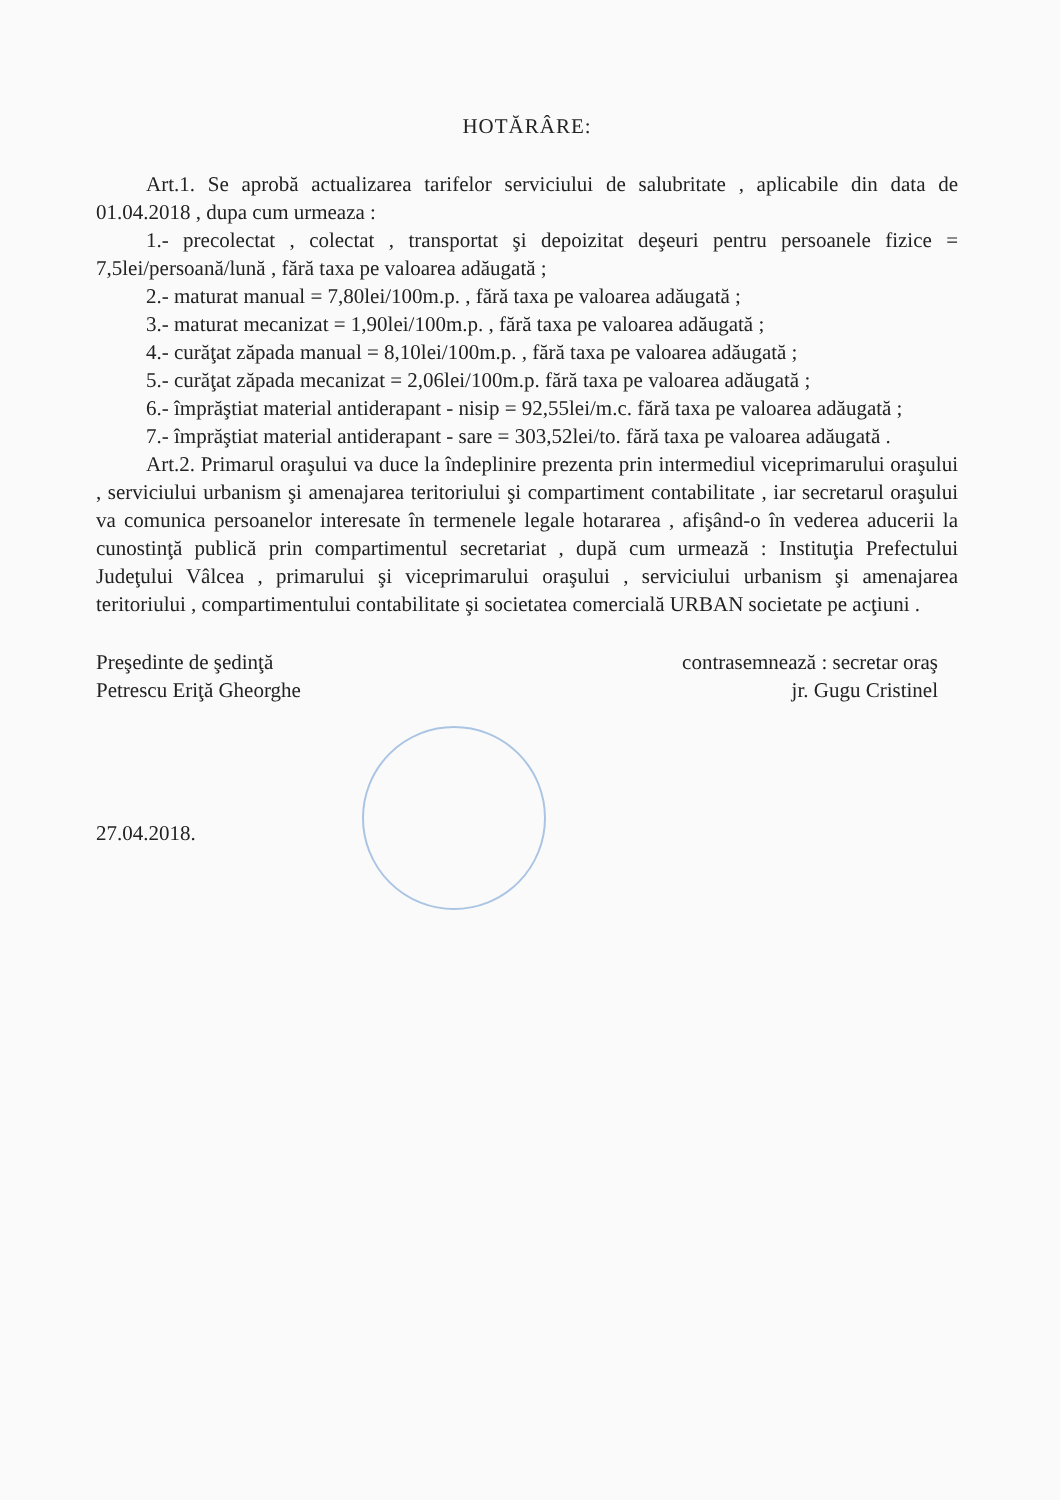HOTĂRÂRE:
Art.1. Se aprobă actualizarea tarifelor serviciului de salubritate , aplicabile din data de 01.04.2018 , dupa cum urmeaza :
1.- precolectat , colectat , transportat şi depoizitat deşeuri pentru persoanele fizice = 7,5lei/persoană/lună , fără taxa pe valoarea adăugată ;
2.- maturat manual = 7,80lei/100m.p. , fără taxa pe valoarea adăugată ;
3.- maturat mecanizat = 1,90lei/100m.p. , fără taxa pe valoarea adăugată ;
4.- curăţat zăpada manual = 8,10lei/100m.p. , fără taxa pe valoarea adăugată ;
5.- curăţat zăpada mecanizat = 2,06lei/100m.p. fără taxa pe valoarea adăugată ;
6.- împrăştiat material antiderapant - nisip = 92,55lei/m.c. fără taxa pe valoarea adăugată ;
7.- împrăştiat material antiderapant - sare = 303,52lei/to. fără taxa pe valoarea adăugată .
Art.2. Primarul oraşului va duce la îndeplinire prezenta prin intermediul viceprimarului oraşului , serviciului urbanism şi amenajarea teritoriului şi compartiment contabilitate , iar secretarul oraşului va comunica persoanelor interesate în termenele legale hotararea , afişând-o în vederea aducerii la cunostinţă publică prin compartimentul secretariat , după cum urmează : Instituţia Prefectului Judeţului Vâlcea , primarului şi viceprimarului oraşului , serviciului urbanism şi amenajarea teritoriului , compartimentului contabilitate şi societatea comercială URBAN societate pe acţiuni .
Preşedinte de şedinţă
Petrescu Eriţă Gheorghe
contrasemnează : secretar oraş
jr. Gugu Cristinel
27.04.2018.